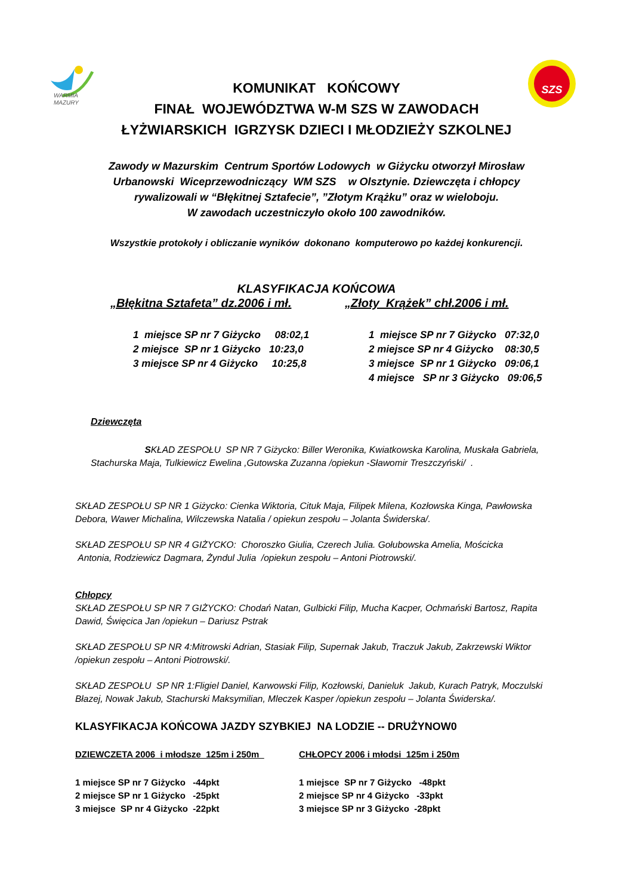WARMIA
MAZURY
SZS
KOMUNIKAT KOŃCOWY
FINAŁ WOJEWÓDZTWA W-M SZS W ZAWODACH
ŁYŻWIARSKICH IGRZYSK DZIECI I MŁODZIEŻY SZKOLNEJ
Zawody w Mazurskim Centrum Sportów Lodowych w Giżycku otworzył Mirosław
Urbanowski Wiceprzewodniczący WM SZS w Olsztynie. Dziewczęta i chłopcy
rywalizowali w “Błękitnej Sztafecie”, ”Złotym Krążku” oraz w wieloboju.
W zawodach uczestniczyło około 100 zawodników.
Wszystkie protokoły i obliczanie wyników dokonano komputerowo po każdej konkurencji.
KLASYFIKACJA KOŃCOWA
„Błękitna Sztafeta” dz.2006 i mł.
1 miejsce SP nr 7 Giżycko 08:02,1
2 miejsce SP nr 1 Giżycko 10:23,0
3 miejsce SP nr 4 Giżycko 10:25,8
„Złoty Krążek” chł.2006 i mł.
1 miejsce SP nr 7 Giżycko 07:32,0
2 miejsce SP nr 4 Giżycko 08:30,5
3 miejsce SP nr 1 Giżycko 09:06,1
4 miejsce SP nr 3 Giżycko 09:06,5
Dziewczęta
SKŁAD ZESPOŁU SP NR 7 Giżycko: Biller Weronika, Kwiatkowska Karolina, Muskała Gabriela, Stachurska Maja, Tulkiewicz Ewelina ,Gutowska Zuzanna /opiekun -Sławomir Treszczyński/ .
SKŁAD ZESPOŁU SP NR 1 Giżycko: Cienka Wiktoria, Cituk Maja, Filipek Milena, Kozłowska Kinga, Pawłowska Debora, Wawer Michalina, Wilczewska Natalia / opiekun zespołu – Jolanta Świderska/.
SKŁAD ZESPOŁU SP NR 4 GIŻYCKO: Choroszko Giulia, Czerech Julia. Gołubowska Amelia, Mościcka
Antonia, Rodziewicz Dagmara, Żyndul Julia /opiekun zespołu – Antoni Piotrowski/.
Chłopcy
SKŁAD ZESPOŁU SP NR 7 GIŻYCKO: Chodań Natan, Gulbicki Filip, Mucha Kacper, Ochmański Bartosz, Rapita Dawid, Święcica Jan /opiekun – Dariusz Pstrak
SKŁAD ZESPOŁU SP NR 4:Mitrowski Adrian, Stasiak Filip, Supernak Jakub, Traczuk Jakub, Zakrzewski Wiktor /opiekun zespołu – Antoni Piotrowski/.
SKŁAD ZESPOŁU SP NR 1:Fligiel Daniel, Karwowski Filip, Kozłowski, Danieluk Jakub, Kurach Patryk, Moczulski Błazej, Nowak Jakub, Stachurski Maksymilian, Mleczek Kasper /opiekun zespołu – Jolanta Świderska/.
KLASYFIKACJA KOŃCOWA JAZDY SZYBKIEJ NA LODZIE -- DRUŻYNOW0
DZIEWCZETA 2006 i młodsze 125m i 250m
1 miejsce SP nr 7 Giżycko -44pkt
2 miejsce SP nr 1 Giżycko -25pkt
3 miejsce SP nr 4 Giżycko -22pkt
CHŁOPCY 2006 i młodsi 125m i 250m
1 miejsce SP nr 7 Giżycko -48pkt
2 miejsce SP nr 4 Giżycko -33pkt
3 miejsce SP nr 3 Giżycko -28pkt